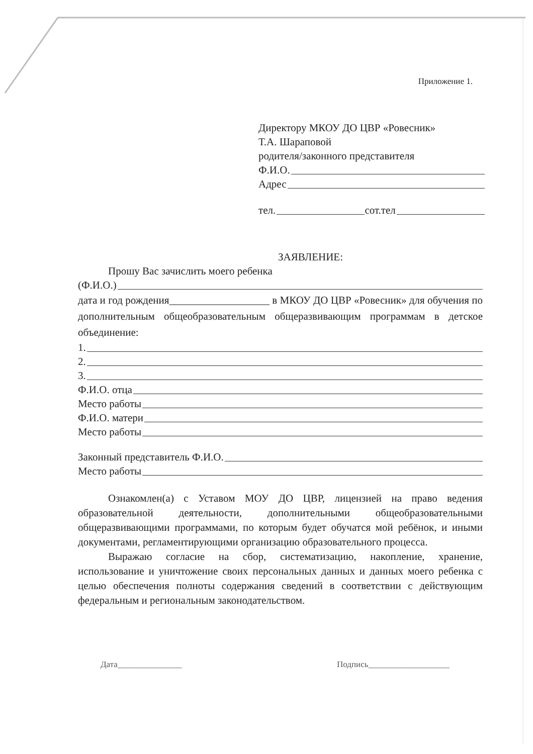Приложение 1.
Директору МКОУ ДО ЦВР «Ровесник»
Т.А. Шараповой
родителя/законного представителя
Ф.И.О.
Адрес
тел. сот.тел
ЗАЯВЛЕНИЕ:
Прошу Вас зачислить моего ребенка
(Ф.И.О.)
дата и год рождения___________________ в МКОУ ДО ЦВР «Ровесник» для обучения по дополнительным общеобразовательным общеразвивающим программам в детское объединение:
1.
2.
3.
Ф.И.О. отца
Место работы
Ф.И.О. матери
Место работы
Законный представитель Ф.И.О.
Место работы
Ознакомлен(а) с Уставом МОУ ДО ЦВР, лицензией на право ведения образовательной деятельности, дополнительными общеобразовательными общеразвивающими программами, по которым будет обучатся мой ребёнок, и иными документами, регламентирующими организацию образовательного процесса.
Выражаю согласие на сбор, систематизацию, накопление, хранение, использование и уничтожение своих персональных данных и данных моего ребенка с целью обеспечения полноты содержания сведений в соответствии с действующим федеральным и региональным законодательством.
Дата_______________ Подпись___________________